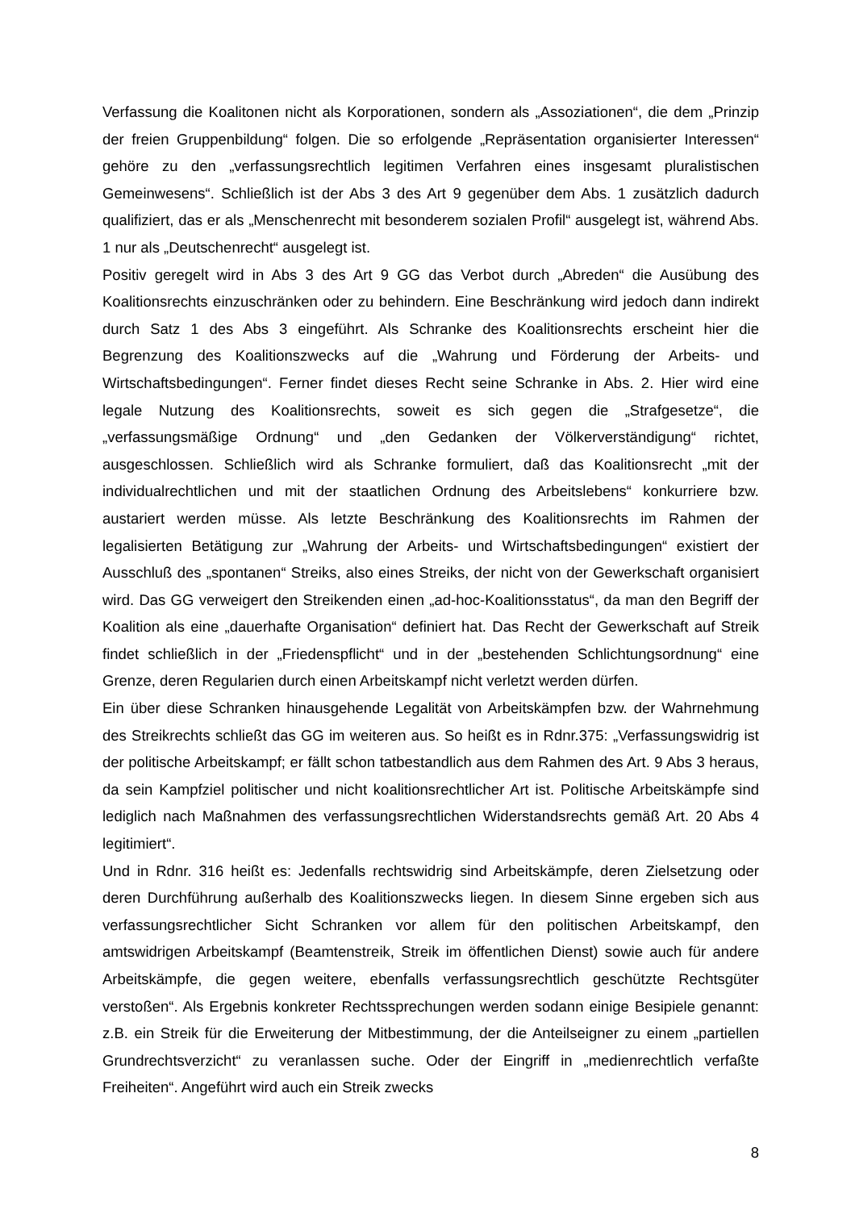Verfassung die Koalitonen nicht als Korporationen, sondern als „Assoziationen“, die dem „Prinzip der freien Gruppenbildung“ folgen. Die so erfolgende „Repräsentation organisierter Interessen“ gehöre zu den „verfassungsrechtlich legitimen Verfahren eines insgesamt pluralistischen Gemeinwesens“. Schließlich ist der Abs 3 des Art 9 gegenüber dem Abs. 1 zusätzlich dadurch qualifiziert, das er als „Menschenrecht mit besonderem sozialen Profil“ ausgelegt ist, während Abs. 1 nur als „Deutschenrecht“ ausgelegt ist.
Positiv geregelt wird in Abs 3 des Art 9 GG das Verbot durch „Abreden“ die Ausübung des Koalitionsrechts einzuschränken oder zu behindern. Eine Beschränkung wird jedoch dann indirekt durch Satz 1 des Abs 3 eingeführt. Als Schranke des Koalitionsrechts erscheint hier die Begrenzung des Koalitionszwecks auf die „Wahrung und Förderung der Arbeits- und Wirtschaftsbedingungen“. Ferner findet dieses Recht seine Schranke in Abs. 2. Hier wird eine legale Nutzung des Koalitionsrechts, soweit es sich gegen die „Strafgesetze“, die „verfassungsmäßige Ordnung“ und „den Gedanken der Völkerverständigung“ richtet, ausgeschlossen. Schließlich wird als Schranke formuliert, daß das Koalitionsrecht „mit der individualrechtlichen und mit der staatlichen Ordnung des Arbeitslebens“ konkurriere bzw. austariert werden müsse. Als letzte Beschränkung des Koalitionsrechts im Rahmen der legalisierten Betätigung zur „Wahrung der Arbeits- und Wirtschaftsbedingungen“ existiert der Ausschluß des „spontanen“ Streiks, also eines Streiks, der nicht von der Gewerkschaft organisiert wird. Das GG verweigert den Streikenden einen „ad-hoc-Koalitionsstatus“, da man den Begriff der Koalition als eine „dauerhafte Organisation“ definiert hat. Das Recht der Gewerkschaft auf Streik findet schließlich in der „Friedenspflicht“ und in der „bestehenden Schlichtungsordnung“ eine Grenze, deren Regularien durch einen Arbeitskampf nicht verletzt werden dürfen.
Ein über diese Schranken hinausgehende Legalität von Arbeitskämpfen bzw. der Wahrnehmung des Streikrechts schließt das GG im weiteren aus. So heißt es in Rdnr.375: „Verfassungswidrig ist der politische Arbeitskampf; er fällt schon tatbestandlich aus dem Rahmen des Art. 9 Abs 3 heraus, da sein Kampfziel politischer und nicht koalitionsrechtlicher Art ist. Politische Arbeitskämpfe sind lediglich nach Maßnahmen des verfassungsrechtlichen Widerstandsrechts gemäß Art. 20 Abs 4 legitimiert“.
Und in Rdnr. 316 heißt es: Jedenfalls rechtswidrig sind Arbeitskämpfe, deren Zielsetzung oder deren Durchführung außerhalb des Koalitionszwecks liegen. In diesem Sinne ergeben sich aus verfassungsrechtlicher Sicht Schranken vor allem für den politischen Arbeitskampf, den amtswidrigen Arbeitskampf (Beamtenstreik, Streik im öffentlichen Dienst) sowie auch für andere Arbeitskämpfe, die gegen weitere, ebenfalls verfassungsrechtlich geschützte Rechtsgüter verstoßen“. Als Ergebnis konkreter Rechtssprechungen werden sodann einige Besipiele genannt: z.B. ein Streik für die Erweiterung der Mitbestimmung, der die Anteilseigner zu einem „partiellen Grundrechtsverzicht“ zu veranlassen suche. Oder der Eingriff in „medienrechtlich verfaßte Freiheiten“. Angeführt wird auch ein Streik zwecks
8